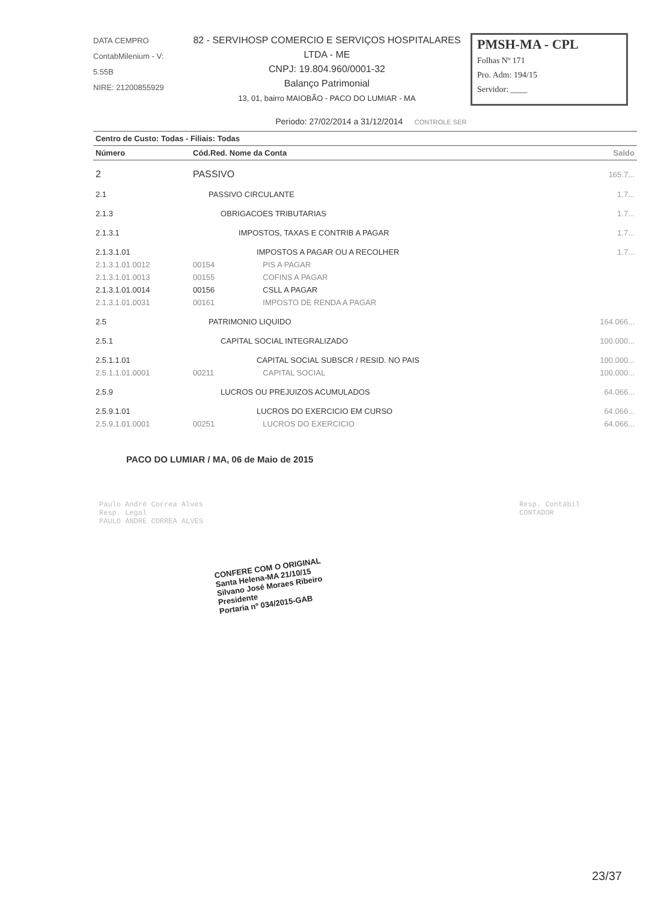DATA CEMPRO
ContabMilenium - V: 5.55B
NIRE: 21200855929
82 - SERVIHOSP COMERCIO E SERVIÇOS HOSPITALARES LTDA - ME
CNPJ: 19.804.960/0001-32
Balanço Patrimonial
13, 01, bairro MAIOBÃO - PACO DO LUMIAR - MA
PMSH-MA - CPL
Folhas Nº 171
Pro. Adm: 194/15
Servidor: ____
Periodo: 27/02/2014 a 31/12/2014 CONTROLE SER
| Centro de Custo: Todas - Filiais: Todas | | | |
| --- | --- | --- | --- |
| Número | Cód.Red. Nome da Conta | | Saldo |
| 2 | PASSIVO | | 165.7... |
| 2.1 | PASSIVO CIRCULANTE | | 1.7... |
| 2.1.3 | OBRIGACOES TRIBUTARIAS | | 1.7... |
| 2.1.3.1 | IMPOSTOS, TAXAS E CONTRIB A PAGAR | | 1.7... |
| 2.1.3.1.01 | IMPOSTOS A PAGAR OU A RECOLHER | | 1.7... |
| 2.1.3.1.01.0012 | 00154 | PIS A PAGAR | |
| 2.1.3.1.01.0013 | 00155 | COFINS A PAGAR | |
| 2.1.3.1.01.0014 | 00156 | CSLL A PAGAR | |
| 2.1.3.1.01.0031 | 00161 | IMPOSTO DE RENDA A PAGAR | |
| 2.5 | PATRIMONIO LIQUIDO | | 164.066... |
| 2.5.1 | CAPITAL SOCIAL INTEGRALIZADO | | 100.000... |
| 2.5.1.1.01 | CAPITAL SOCIAL SUBSCR / RESID. NO PAIS | | 100.000... |
| 2.5.1.1.01.0001 | 00211 | CAPITAL SOCIAL | 100.000... |
| 2.5.9 | LUCROS OU PREJUIZOS ACUMULADOS | | 64.066... |
| 2.5.9.1.01 | LUCROS DO EXERCICIO EM CURSO | | 64.066... |
| 2.5.9.1.01.0001 | 00251 | LUCROS DO EXERCICIO | 64.066... |
PACO DO LUMIAR / MA, 06 de Maio de 2015
Paulo André Correa Alves
Resp. Legal
PAULO ANDRE CORREA ALVES
Resp. Contábil
CONTADOR
CONFERE COM O ORIGINAL
Santa Helena-MA 21/10/15
Silvano José Moraes Ribeiro
Presidente
Portaria nº 034/2015-GAB
23/37